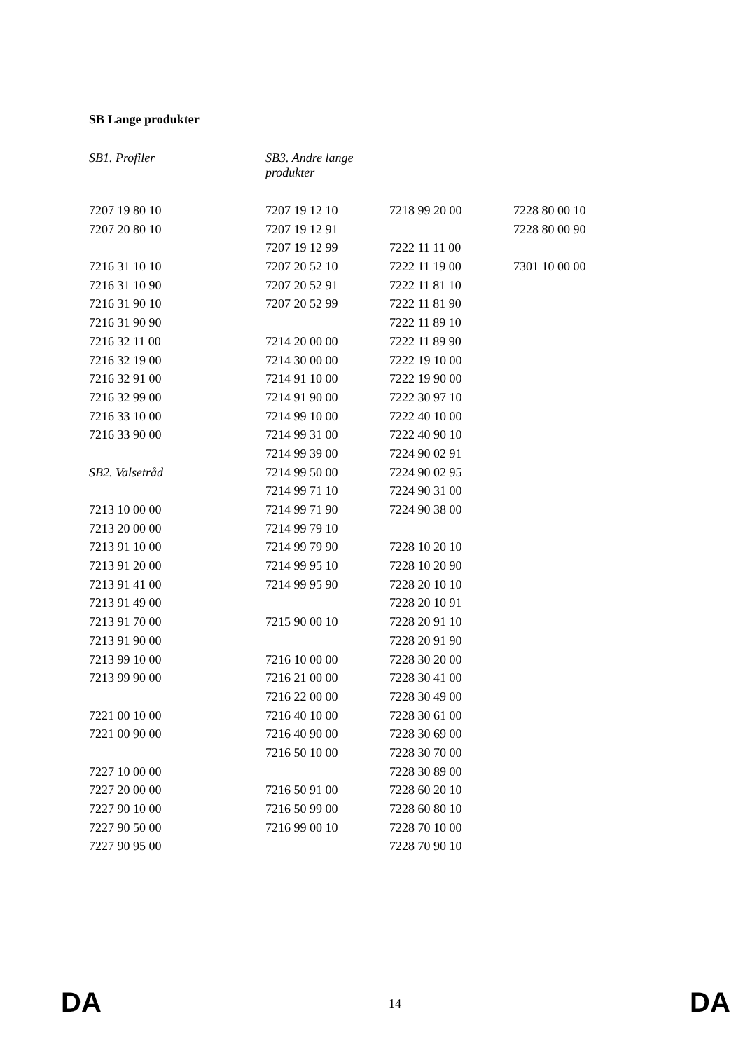SB Lange produkter
| SB1. Profiler | SB3. Andre lange produkter | | |
| 7207 19 80 10 | 7207 19 12 10 | 7218 99 20 00 | 7228 80 00 10 |
| 7207 20 80 10 | 7207 19 12 91 | | 7228 80 00 90 |
| | 7207 19 12 99 | 7222 11 11 00 | |
| 7216 31 10 10 | 7207 20 52 10 | 7222 11 19 00 | 7301 10 00 00 |
| 7216 31 10 90 | 7207 20 52 91 | 7222 11 81 10 | |
| 7216 31 90 10 | 7207 20 52 99 | 7222 11 81 90 | |
| 7216 31 90 90 | | 7222 11 89 10 | |
| 7216 32 11 00 | 7214 20 00 00 | 7222 11 89 90 | |
| 7216 32 19 00 | 7214 30 00 00 | 7222 19 10 00 | |
| 7216 32 91 00 | 7214 91 10 00 | 7222 19 90 00 | |
| 7216 32 99 00 | 7214 91 90 00 | 7222 30 97 10 | |
| 7216 33 10 00 | 7214 99 10 00 | 7222 40 10 00 | |
| 7216 33 90 00 | 7214 99 31 00 | 7222 40 90 10 | |
| | 7214 99 39 00 | 7224 90 02 91 | |
| SB2. Valsetråd | 7214 99 50 00 | 7224 90 02 95 | |
| | 7214 99 71 10 | 7224 90 31 00 | |
| 7213 10 00 00 | 7214 99 71 90 | 7224 90 38 00 | |
| 7213 20 00 00 | 7214 99 79 10 | | |
| 7213 91 10 00 | 7214 99 79 90 | 7228 10 20 10 | |
| 7213 91 20 00 | 7214 99 95 10 | 7228 10 20 90 | |
| 7213 91 41 00 | 7214 99 95 90 | 7228 20 10 10 | |
| 7213 91 49 00 | | 7228 20 10 91 | |
| 7213 91 70 00 | 7215 90 00 10 | 7228 20 91 10 | |
| 7213 91 90 00 | | 7228 20 91 90 | |
| 7213 99 10 00 | 7216 10 00 00 | 7228 30 20 00 | |
| 7213 99 90 00 | 7216 21 00 00 | 7228 30 41 00 | |
| | 7216 22 00 00 | 7228 30 49 00 | |
| 7221 00 10 00 | 7216 40 10 00 | 7228 30 61 00 | |
| 7221 00 90 00 | 7216 40 90 00 | 7228 30 69 00 | |
| | 7216 50 10 00 | 7228 30 70 00 | |
| 7227 10 00 00 | | 7228 30 89 00 | |
| 7227 20 00 00 | 7216 50 91 00 | 7228 60 20 10 | |
| 7227 90 10 00 | 7216 50 99 00 | 7228 60 80 10 | |
| 7227 90 50 00 | 7216 99 00 10 | 7228 70 10 00 | |
| 7227 90 95 00 | | 7228 70 90 10 | |
DA 14 DA